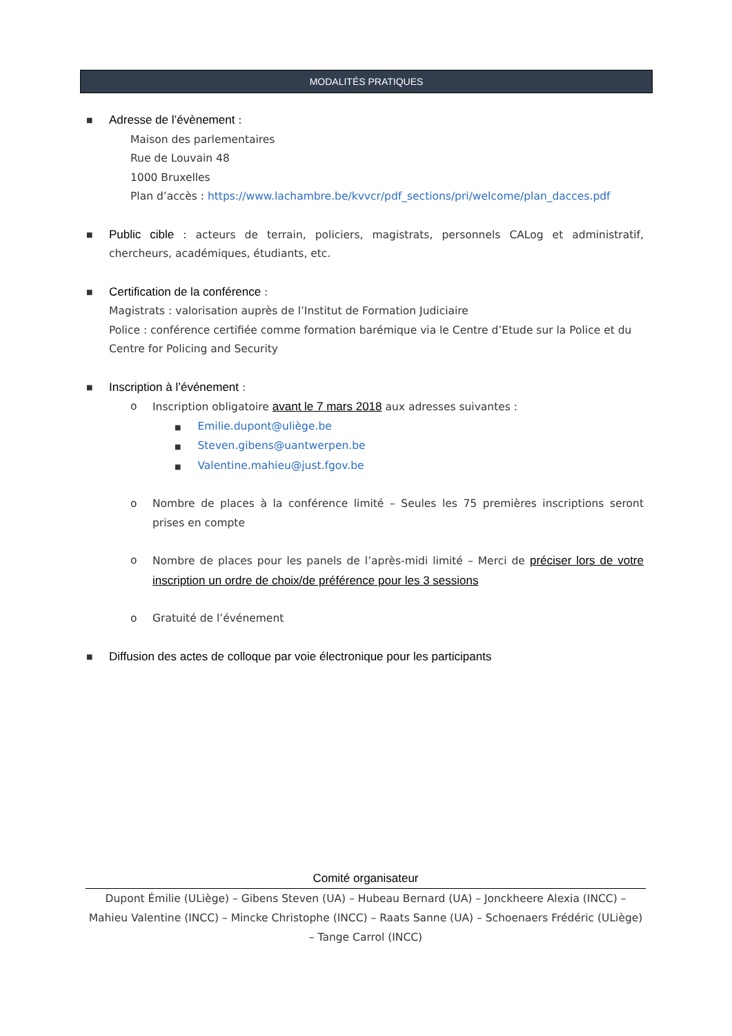MODALITÉS PRATIQUES
■
Adresse de l’évènement :
Maison des parlementaires
Rue de Louvain 48
1000 Bruxelles
Plan d’accès : https://www.lachambre.be/kvvcr/pdf_sections/pri/welcome/plan_dacces.pdf
■
Public cible : acteurs de terrain, policiers, magistrats, personnels CALog et administratif, chercheurs, académiques, étudiants, etc.
■
Certification de la conférence :
Magistrats : valorisation auprès de l’Institut de Formation Judiciaire
Police : conférence certifiée comme formation barémique via le Centre d’Etude sur la Police et du Centre for Policing and Security
■
Inscription à l’événement :
o Inscription obligatoire avant le 7 mars 2018 aux adresses suivantes :
■ Emilie.dupont@uliège.be
■ Steven.gibens@uantwerpen.be
■ Valentine.mahieu@just.fgov.be
o Nombre de places à la conférence limité – Seules les 75 premières inscriptions seront prises en compte
o Nombre de places pour les panels de l’après-midi limité – Merci de préciser lors de votre inscription un ordre de choix/de préférence pour les 3 sessions
o Gratuité de l’événement
■
Diffusion des actes de colloque par voie électronique pour les participants
Comité organisateur
Dupont Émilie (ULiège) – Gibens Steven (UA) – Hubeau Bernard (UA) – Jonckheere Alexia (INCC) – Mahieu Valentine (INCC) – Mincke Christophe (INCC) – Raats Sanne (UA) – Schoenaers Frédéric (ULiège) – Tange Carrol (INCC)